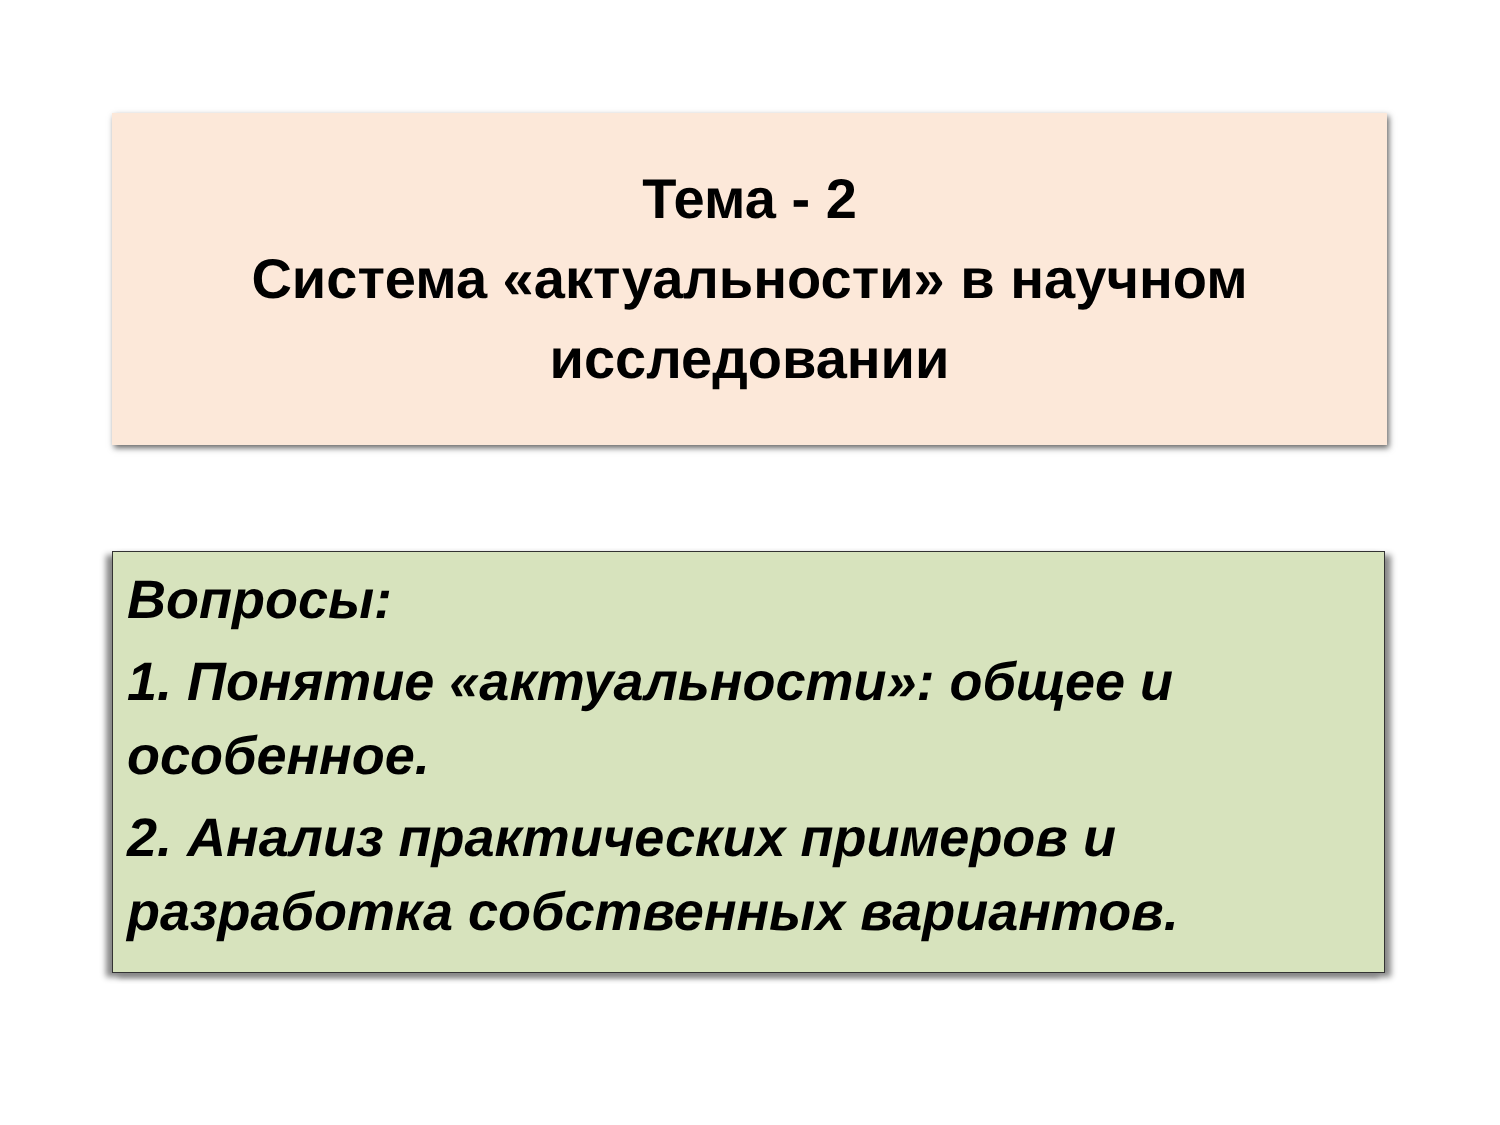Тема - 2
Система «актуальности» в научном
исследовании
Вопросы:
1. Понятие «актуальности»: общее и особенное.
2. Анализ практических примеров и разработка собственных вариантов.